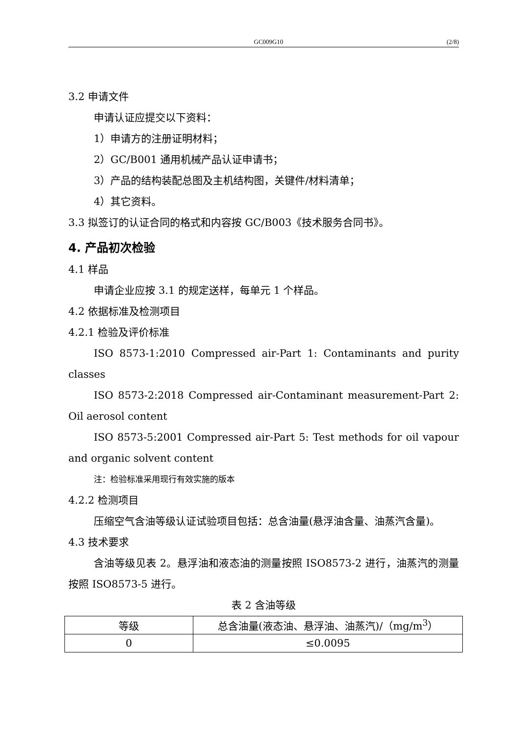GC009G10 (2/8)
3.2 申请文件
申请认证应提交以下资料：
1）申请方的注册证明材料；
2）GC/B001 通用机械产品认证申请书；
3）产品的结构装配总图及主机结构图，关键件/材料清单；
4）其它资料。
3.3 拟签订的认证合同的格式和内容按 GC/B003《技术服务合同书》。
4. 产品初次检验
4.1 样品
申请企业应按 3.1 的规定送样，每单元 1 个样品。
4.2 依据标准及检测项目
4.2.1 检验及评价标准
ISO 8573-1:2010 Compressed air-Part 1: Contaminants and purity classes
ISO 8573-2:2018 Compressed air-Contaminant measurement-Part 2: Oil aerosol content
ISO 8573-5:2001 Compressed air-Part 5: Test methods for oil vapour and organic solvent content
注：检验标准采用现行有效实施的版本
4.2.2 检测项目
压缩空气含油等级认证试验项目包括：总含油量(悬浮油含量、油蒸汽含量)。
4.3 技术要求
含油等级见表 2。悬浮油和液态油的测量按照 ISO8573-2 进行，油蒸汽的测量按照 ISO8573-5 进行。
表 2 含油等级
| 等级 | 总含油量(液态油、悬浮油、油蒸汽)/（mg/m<sup>3</sup>） |
| --- | --- |
| 0 | ≤0.0095 |